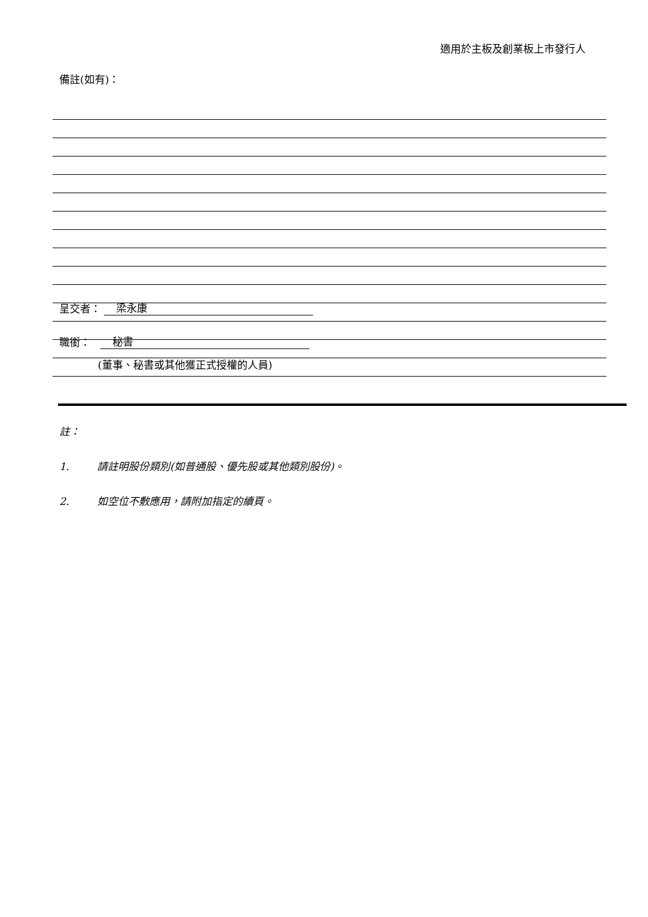適用於主板及創業板上市發行人
備註(如有)：
呈交者： 梁永康
職銜： 秘書
(董事、秘書或其他獲正式授權的人員)
註：
1. 請註明股份類別(如普通股、優先股或其他類別股份)。
2. 如空位不敷應用，請附加指定的續頁。